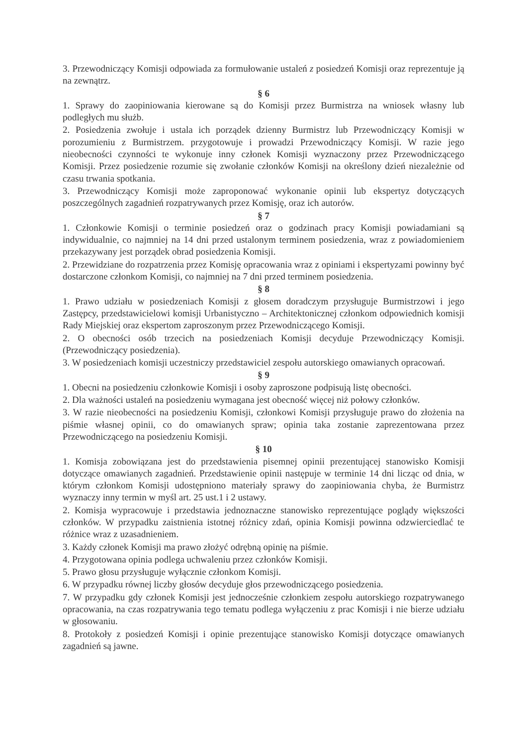3. Przewodniczący Komisji odpowiada za formułowanie ustaleń z posiedzeń Komisji oraz reprezentuje ją na zewnątrz.
§ 6
1. Sprawy do zaopiniowania kierowane są do Komisji przez Burmistrza na wniosek własny lub podległych mu służb.
2. Posiedzenia zwołuje i ustala ich porządek dzienny Burmistrz lub Przewodniczący Komisji w porozumieniu z Burmistrzem. przygotowuje i prowadzi Przewodniczący Komisji. W razie jego nieobecności czynności te wykonuje inny członek Komisji wyznaczony przez Przewodniczącego Komisji. Przez posiedzenie rozumie się zwołanie członków Komisji na określony dzień niezależnie od czasu trwania spotkania.
3. Przewodniczący Komisji może zaproponować wykonanie opinii lub ekspertyz dotyczących poszczególnych zagadnień rozpatrywanych przez Komisję, oraz ich autorów.
§ 7
1. Członkowie Komisji o terminie posiedzeń oraz o godzinach pracy Komisji powiadamiani są indywidualnie, co najmniej na 14 dni przed ustalonym terminem posiedzenia, wraz z powiadomieniem przekazywany jest porządek obrad posiedzenia Komisji.
2. Przewidziane do rozpatrzenia przez Komisję opracowania wraz z opiniami i ekspertyzami powinny być dostarczone członkom Komisji, co najmniej na 7 dni przed terminem posiedzenia.
§ 8
1. Prawo udziału w posiedzeniach Komisji z głosem doradczym przysługuje Burmistrzowi i jego Zastępcy, przedstawicielowi komisji Urbanistyczno – Architektonicznej członkom odpowiednich komisji Rady Miejskiej oraz ekspertom zaproszonym przez Przewodniczącego Komisji.
2. O obecności osób trzecich na posiedzeniach Komisji decyduje Przewodniczący Komisji. (Przewodniczący posiedzenia).
3. W posiedzeniach komisji uczestniczy przedstawiciel zespołu autorskiego omawianych opracowań.
§ 9
1. Obecni na posiedzeniu członkowie Komisji i osoby zaproszone podpisują listę obecności.
2. Dla ważności ustaleń na posiedzeniu wymagana jest obecność więcej niż połowy członków.
3. W razie nieobecności na posiedzeniu Komisji, członkowi Komisji przysługuje prawo do złożenia na piśmie własnej opinii, co do omawianych spraw; opinia taka zostanie zaprezentowana przez Przewodniczącego na posiedzeniu Komisji.
§ 10
1. Komisja zobowiązana jest do przedstawienia pisemnej opinii prezentującej stanowisko Komisji dotyczące omawianych zagadnień. Przedstawienie opinii następuje w terminie 14 dni licząc od dnia, w którym członkom Komisji udostępniono materiały sprawy do zaopiniowania chyba, że Burmistrz wyznaczy inny termin w myśl art. 25 ust.1 i 2 ustawy.
2. Komisja wypracowuje i przedstawia jednoznaczne stanowisko reprezentujące poglądy większości członków. W przypadku zaistnienia istotnej różnicy zdań, opinia Komisji powinna odzwierciedlać te różnice wraz z uzasadnieniem.
3. Każdy członek Komisji ma prawo złożyć odrębną opinię na piśmie.
4. Przygotowana opinia podlega uchwaleniu przez członków Komisji.
5. Prawo głosu przysługuje wyłącznie członkom Komisji.
6. W przypadku równej liczby głosów decyduje głos przewodniczącego posiedzenia.
7. W przypadku gdy członek Komisji jest jednocześnie członkiem zespołu autorskiego rozpatrywanego opracowania, na czas rozpatrywania tego tematu podlega wyłączeniu z prac Komisji i nie bierze udziału w głosowaniu.
8. Protokoły z posiedzeń Komisji i opinie prezentujące stanowisko Komisji dotyczące omawianych zagadnień są jawne.